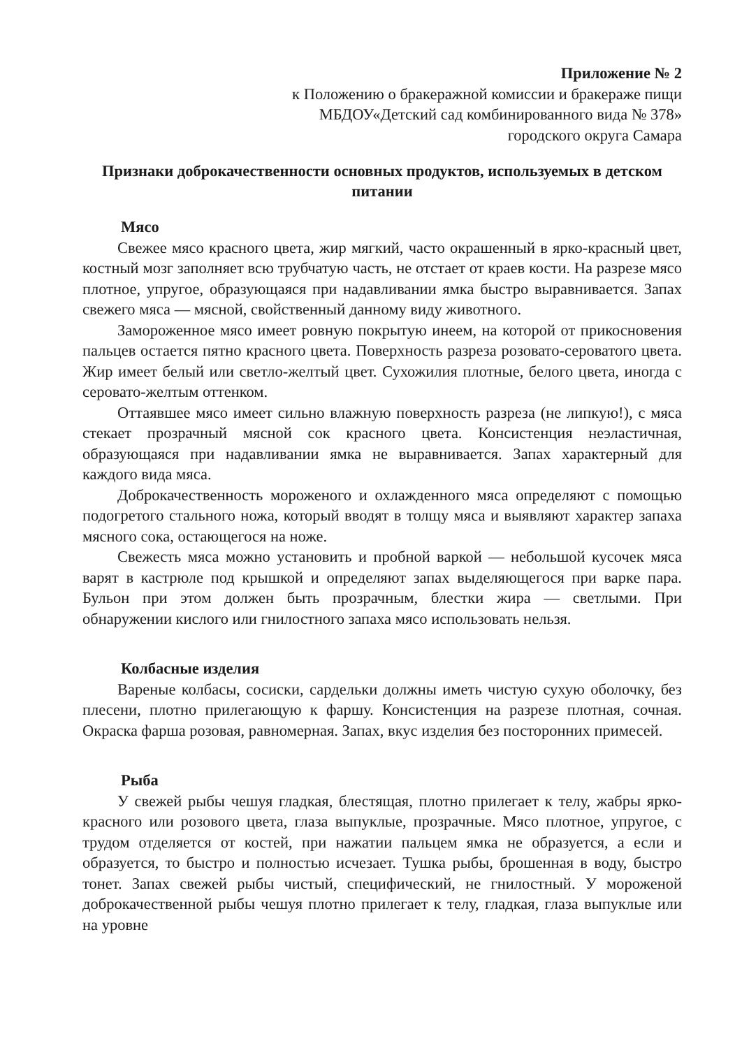Приложение № 2
к Положению о бракеражной комиссии и бракераже пищи
МБДОУ«Детский сад комбинированного вида № 378»
городского округа Самара
Признаки доброкачественности основных продуктов, используемых в детском питании
Мясо
Свежее мясо красного цвета, жир мягкий, часто окрашенный в ярко-красный цвет, костный мозг заполняет всю трубчатую часть, не отстает от краев кости. На разрезе мясо плотное, упругое, образующаяся при надавливании ямка быстро выравнивается. Запах свежего мяса — мясной, свойственный данному виду животного.
Замороженное мясо имеет ровную покрытую инеем, на которой от прикосновения пальцев остается пятно красного цвета. Поверхность разреза розовато-сероватого цвета. Жир имеет белый или светло-желтый цвет. Сухожилия плотные, белого цвета, иногда с серовато-желтым оттенком.
Оттаявшее мясо имеет сильно влажную поверхность разреза (не липкую!), с мяса стекает прозрачный мясной сок красного цвета. Консистенция неэластичная, образующаяся при надавливании ямка не выравнивается. Запах характерный для каждого вида мяса.
Доброкачественность мороженого и охлажденного мяса определяют с помощью подогретого стального ножа, который вводят в толщу мяса и выявляют характер запаха мясного сока, остающегося на ноже.
Свежесть мяса можно установить и пробной варкой — небольшой кусочек мяса варят в кастрюле под крышкой и определяют запах выделяющегося при варке пара. Бульон при этом должен быть прозрачным, блестки жира — светлыми. При обнаружении кислого или гнилостного запаха мясо использовать нельзя.
Колбасные изделия
Вареные колбасы, сосиски, сардельки должны иметь чистую сухую оболочку, без плесени, плотно прилегающую к фаршу. Консистенция на разрезе плотная, сочная. Окраска фарша розовая, равномерная. Запах, вкус изделия без посторонних примесей.
Рыба
У свежей рыбы чешуя гладкая, блестящая, плотно прилегает к телу, жабры ярко-красного или розового цвета, глаза выпуклые, прозрачные. Мясо плотное, упругое, с трудом отделяется от костей, при нажатии пальцем ямка не образуется, а если и образуется, то быстро и полностью исчезает. Тушка рыбы, брошенная в воду, быстро тонет. Запах свежей рыбы чистый, специфический, не гнилостный. У мороженой доброкачественной рыбы чешуя плотно прилегает к телу, гладкая, глаза выпуклые или на уровне